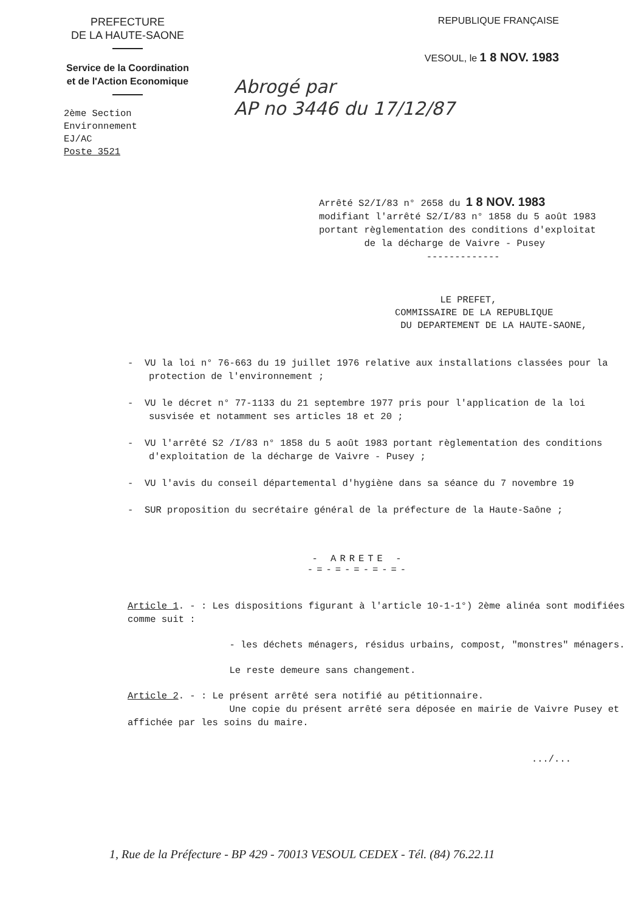PREFECTURE
DE LA HAUTE-SAONE
Service de la Coordination
et de l'Action Economique
REPUBLIQUE FRANÇAISE
VESOUL, le 1 8 NOV. 1983
2ème Section
Environnement
EJ/AC
Poste 3521
Abrogé par
AP no 3446 du 17/12/87
Arrêté S2/I/83 n° 2658 du 1 8 NOV. 1983
modifiant l'arrêté S2/I/83 n° 1858 du 5 août 1983
portant règlementation des conditions d'exploitat
de la décharge de Vaivre - Pusey
-------------
LE PREFET,
COMMISSAIRE DE LA REPUBLIQUE
DU DEPARTEMENT DE LA HAUTE-SAONE,
- VU la loi n° 76-663 du 19 juillet 1976 relative aux installations classées pour la protection de l'environnement ;
- VU le décret n° 77-1133 du 21 septembre 1977 pris pour l'application de la loi susvisée et notamment ses articles 18 et 20 ;
- VU l'arrêté S2 /I/83 n° 1858 du 5 août 1983 portant règlementation des conditions d'exploitation de la décharge de Vaivre - Pusey ;
- VU l'avis du conseil départemental d'hygiène dans sa séance du 7 novembre 19
- SUR proposition du secrétaire général de la préfecture de la Haute-Saône ;
- ARRETE -
-=-=-=-=-=-
Article 1. - : Les dispositions figurant à l'article 10-1-1°) 2ème alinéa sont modifiées comme suit :
- les déchets ménagers, résidus urbains, compost, "monstres" ménagers.
Le reste demeure sans changement.
Article 2. - : Le présent arrêté sera notifié au pétitionnaire.
Une copie du présent arrêté sera déposée en mairie de Vaivre Pusey et affichée par les soins du maire.
.../...
1, Rue de la Préfecture - BP 429 - 70013 VESOUL CEDEX - Tél. (84) 76.22.11